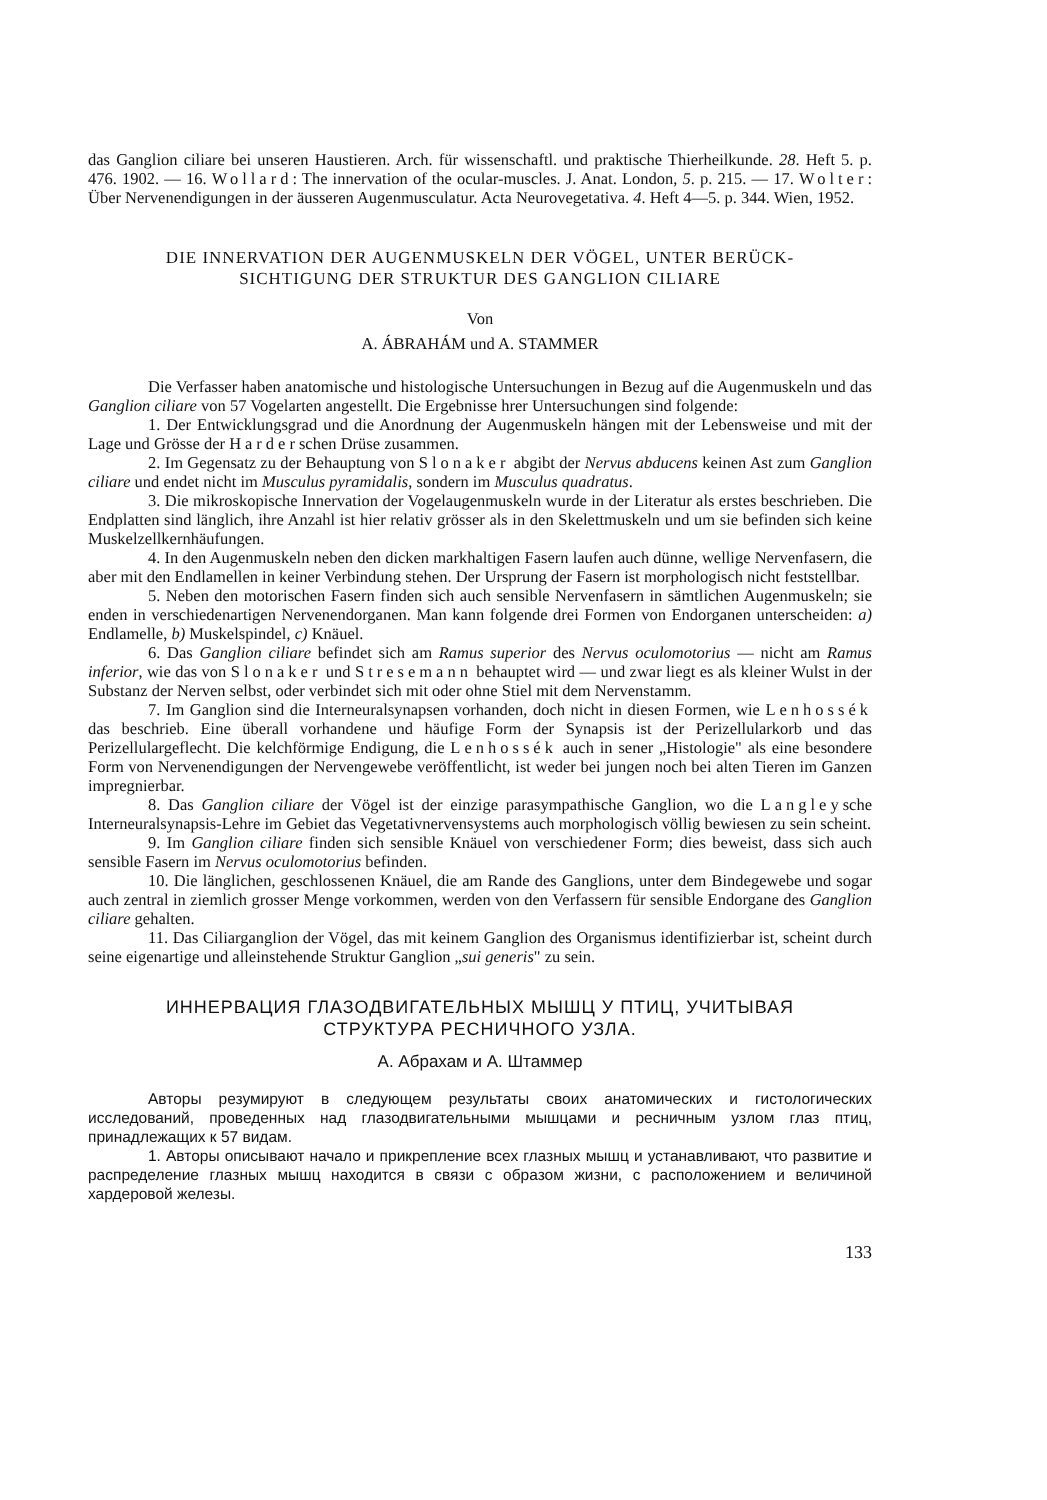das Ganglion ciliare bei unseren Haustieren. Arch. für wissenschaftl. und praktische Thierheilkunde. 28. Heft 5. p. 476. 1902. — 16. Wollard: The innervation of the ocular-muscles. J. Anat. London, 5. p. 215. — 17. Wolter: Über Nervenendigungen in der äusseren Augenmusculatur. Acta Neurovegetativa. 4. Heft 4—5. p. 344. Wien, 1952.
DIE INNERVATION DER AUGENMUSKELN DER VÖGEL, UNTER BERÜCK-
SICHTIGUNG DER STRUKTUR DES GANGLION CILIARE
Von
A. ÁBRAHÁM und A. STAMMER
Die Verfasser haben anatomische und histologische Untersuchungen in Bezug auf die Augenmuskeln und das Ganglion ciliare von 57 Vogelarten angestellt. Die Ergebnisse hrer Untersuchungen sind folgende:
1. Der Entwicklungsgrad und die Anordnung der Augenmuskeln hängen mit der Lebensweise und mit der Lage und Grösse der Harderschen Drüse zusammen.
2. Im Gegensatz zu der Behauptung von Slonaker abgibt der Nervus abducens keinen Ast zum Ganglion ciliare und endet nicht im Musculus pyramidalis, sondern im Musculus quadratus.
3. Die mikroskopische Innervation der Vogelaugenmuskeln wurde in der Literatur als erstes beschrieben. Die Endplatten sind länglich, ihre Anzahl ist hier relativ grösser als in den Skelettmuskeln und um sie befinden sich keine Muskelzellkernhäufungen.
4. In den Augenmuskeln neben den dicken markhaltigen Fasern laufen auch dünne, wellige Nervenfasern, die aber mit den Endlamellen in keiner Verbindung stehen. Der Ursprung der Fasern ist morphologisch nicht feststellbar.
5. Neben den motorischen Fasern finden sich auch sensible Nervenfasern in sämtlichen Augenmuskeln; sie enden in verschiedenartigen Nervenendorganen. Man kann folgende drei Formen von Endorganen unterscheiden: a) Endlamelle, b) Muskelspindel, c) Knäuel.
6. Das Ganglion ciliare befindet sich am Ramus superior des Nervus oculomotorius — nicht am Ramus inferior, wie das von Slonaker und Stresemann behauptet wird — und zwar liegt es als kleiner Wulst in der Substanz der Nerven selbst, oder verbindet sich mit oder ohne Stiel mit dem Nervenstamm.
7. Im Ganglion sind die Interneuralsynapsen vorhanden, doch nicht in diesen Formen, wie Lenhossék das beschrieb. Eine überall vorhandene und häufige Form der Synapsis ist der Perizellularkorb und das Perizellulargeflecht. Die kelchförmige Endigung, die Lenhossék auch in sener „Histologie" als eine besondere Form von Nervenendigungen der Nervengewebe veröffentlicht, ist weder bei jungen noch bei alten Tieren im Ganzen impregnierbar.
8. Das Ganglion ciliare der Vögel ist der einzige parasympathische Ganglion, wo die Langleysche Interneuralsynapsis-Lehre im Gebiet das Vegetativnervensystems auch morphologisch völlig bewiesen zu sein scheint.
9. Im Ganglion ciliare finden sich sensible Knäuel von verschiedener Form; dies beweist, dass sich auch sensible Fasern im Nervus oculomotorius befinden.
10. Die länglichen, geschlossenen Knäuel, die am Rande des Ganglions, unter dem Bindegewebe und sogar auch zentral in ziemlich grosser Menge vorkommen, werden von den Verfassern für sensible Endorgane des Ganglion ciliare gehalten.
11. Das Ciliarganglion der Vögel, das mit keinem Ganglion des Organismus identifizierbar ist, scheint durch seine eigenartige und alleinstehende Struktur Ganglion „sui generis" zu sein.
ИННЕРВАЦИЯ ГЛАЗОДВИГАТЕЛЬНЫХ МЫШЦ У ПТИЦ, УЧИТЫВАЯ
СТРУКТУРА РЕСНИЧНОГО УЗЛА.
А. Абрахам и А. Штаммер
Авторы резумируют в следующем результаты своих анатомических и гистологических исследований, проведенных над глазодвигательными мышцами и ресничным узлом глаз птиц, принадлежащих к 57 видам.
1. Авторы описывают начало и прикрепление всех глазных мышц и устанавливают, что развитие и распределение глазных мышц находится в связи с образом жизни, с расположением и величиной хардеровой железы.
133